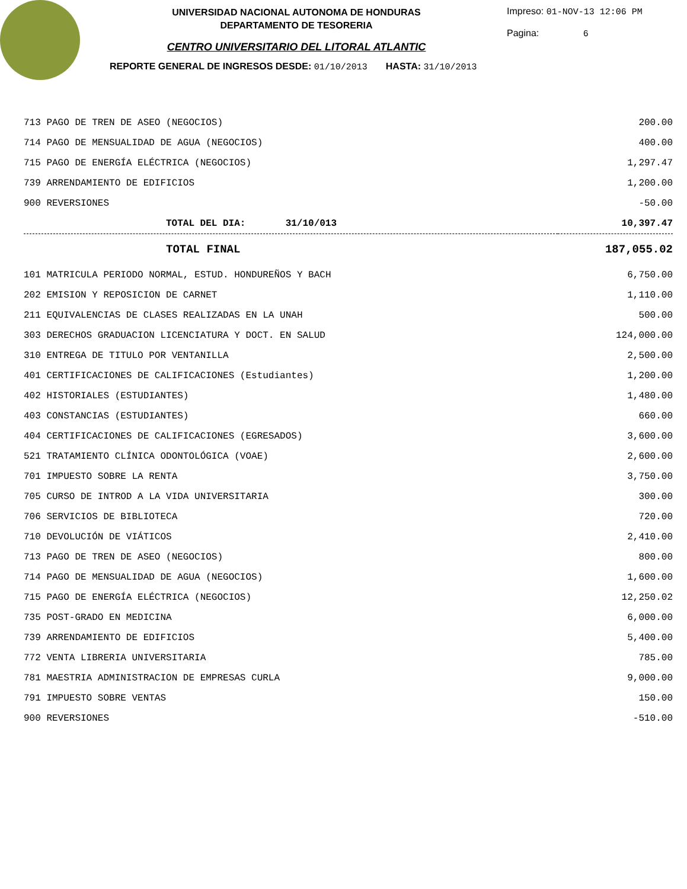UNIVERSIDAD NACIONAL AUTONOMA DE HONDURAS
DEPARTAMENTO DE TESORERIA
CENTRO UNIVERSITARIO DEL LITORAL ATLANTIC
Impreso: 01-NOV-13 12:06 PM
Pagina: 6
REPORTE GENERAL DE INGRESOS DESDE: 01/10/2013 HASTA: 31/10/2013
| 713 PAGO DE TREN DE ASEO (NEGOCIOS) | 200.00 |
| 714 PAGO DE MENSUALIDAD DE AGUA (NEGOCIOS) | 400.00 |
| 715 PAGO DE ENERGÍA ELÉCTRICA (NEGOCIOS) | 1,297.47 |
| 739 ARRENDAMIENTO DE EDIFICIOS | 1,200.00 |
| 900 REVERSIONES | -50.00 |
| TOTAL DEL DIA: 31/10/013 | 10,397.47 |
| TOTAL FINAL | 187,055.02 |
| 101 MATRICULA PERIODO NORMAL, ESTUD. HONDUREÑOS Y BACH | 6,750.00 |
| 202 EMISION Y REPOSICION DE CARNET | 1,110.00 |
| 211 EQUIVALENCIAS DE CLASES REALIZADAS EN LA UNAH | 500.00 |
| 303 DERECHOS GRADUACION LICENCIATURA Y DOCT. EN SALUD | 124,000.00 |
| 310 ENTREGA DE TITULO POR VENTANILLA | 2,500.00 |
| 401 CERTIFICACIONES DE CALIFICACIONES (Estudiantes) | 1,200.00 |
| 402 HISTORIALES (ESTUDIANTES) | 1,480.00 |
| 403 CONSTANCIAS (ESTUDIANTES) | 660.00 |
| 404 CERTIFICACIONES DE CALIFICACIONES (EGRESADOS) | 3,600.00 |
| 521 TRATAMIENTO CLÍNICA ODONTOLÓGICA (VOAE) | 2,600.00 |
| 701 IMPUESTO SOBRE LA RENTA | 3,750.00 |
| 705 CURSO DE INTROD A LA VIDA UNIVERSITARIA | 300.00 |
| 706 SERVICIOS DE BIBLIOTECA | 720.00 |
| 710 DEVOLUCIÓN DE VIÁTICOS | 2,410.00 |
| 713 PAGO DE TREN DE ASEO (NEGOCIOS) | 800.00 |
| 714 PAGO DE MENSUALIDAD DE AGUA (NEGOCIOS) | 1,600.00 |
| 715 PAGO DE ENERGÍA ELÉCTRICA (NEGOCIOS) | 12,250.02 |
| 735 POST-GRADO EN MEDICINA | 6,000.00 |
| 739 ARRENDAMIENTO DE EDIFICIOS | 5,400.00 |
| 772 VENTA LIBRERIA UNIVERSITARIA | 785.00 |
| 781 MAESTRIA ADMINISTRACION DE EMPRESAS CURLA | 9,000.00 |
| 791 IMPUESTO SOBRE VENTAS | 150.00 |
| 900 REVERSIONES | -510.00 |